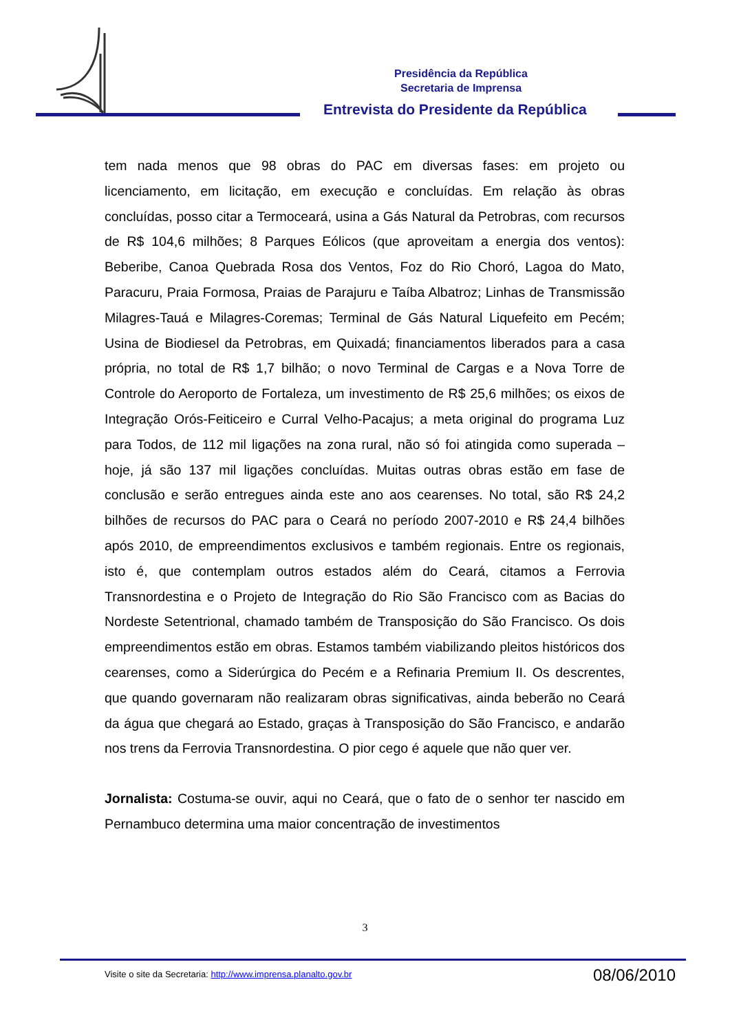Presidência da República
Secretaria de Imprensa
Entrevista do Presidente da República
tem nada menos que 98 obras do PAC em diversas fases: em projeto ou licenciamento, em licitação, em execução e concluídas. Em relação às obras concluídas, posso citar a Termoceará, usina a Gás Natural da Petrobras, com recursos de R$ 104,6 milhões; 8 Parques Eólicos (que aproveitam a energia dos ventos): Beberibe, Canoa Quebrada Rosa dos Ventos, Foz do Rio Choró, Lagoa do Mato, Paracuru, Praia Formosa, Praias de Parajuru e Taíba Albatroz; Linhas de Transmissão Milagres-Tauá e Milagres-Coremas; Terminal de Gás Natural Liquefeito em Pecém; Usina de Biodiesel da Petrobras, em Quixadá; financiamentos liberados para a casa própria, no total de R$ 1,7 bilhão; o novo Terminal de Cargas e a Nova Torre de Controle do Aeroporto de Fortaleza, um investimento de R$ 25,6 milhões; os eixos de Integração Orós-Feiticeiro e Curral Velho-Pacajus; a meta original do programa Luz para Todos, de 112 mil ligações na zona rural, não só foi atingida como superada – hoje, já são 137 mil ligações concluídas. Muitas outras obras estão em fase de conclusão e serão entregues ainda este ano aos cearenses. No total, são R$ 24,2 bilhões de recursos do PAC para o Ceará no período 2007-2010 e R$ 24,4 bilhões após 2010, de empreendimentos exclusivos e também regionais. Entre os regionais, isto é, que contemplam outros estados além do Ceará, citamos a Ferrovia Transnordestina e o Projeto de Integração do Rio São Francisco com as Bacias do Nordeste Setentrional, chamado também de Transposição do São Francisco. Os dois empreendimentos estão em obras. Estamos também viabilizando pleitos históricos dos cearenses, como a Siderúrgica do Pecém e a Refinaria Premium II. Os descrentes, que quando governaram não realizaram obras significativas, ainda beberão no Ceará da água que chegará ao Estado, graças à Transposição do São Francisco, e andarão nos trens da Ferrovia Transnordestina. O pior cego é aquele que não quer ver.
Jornalista: Costuma-se ouvir, aqui no Ceará, que o fato de o senhor ter nascido em Pernambuco determina uma maior concentração de investimentos
3
Visite o site da Secretaria: http://www.imprensa.planalto.gov.br 08/06/2010